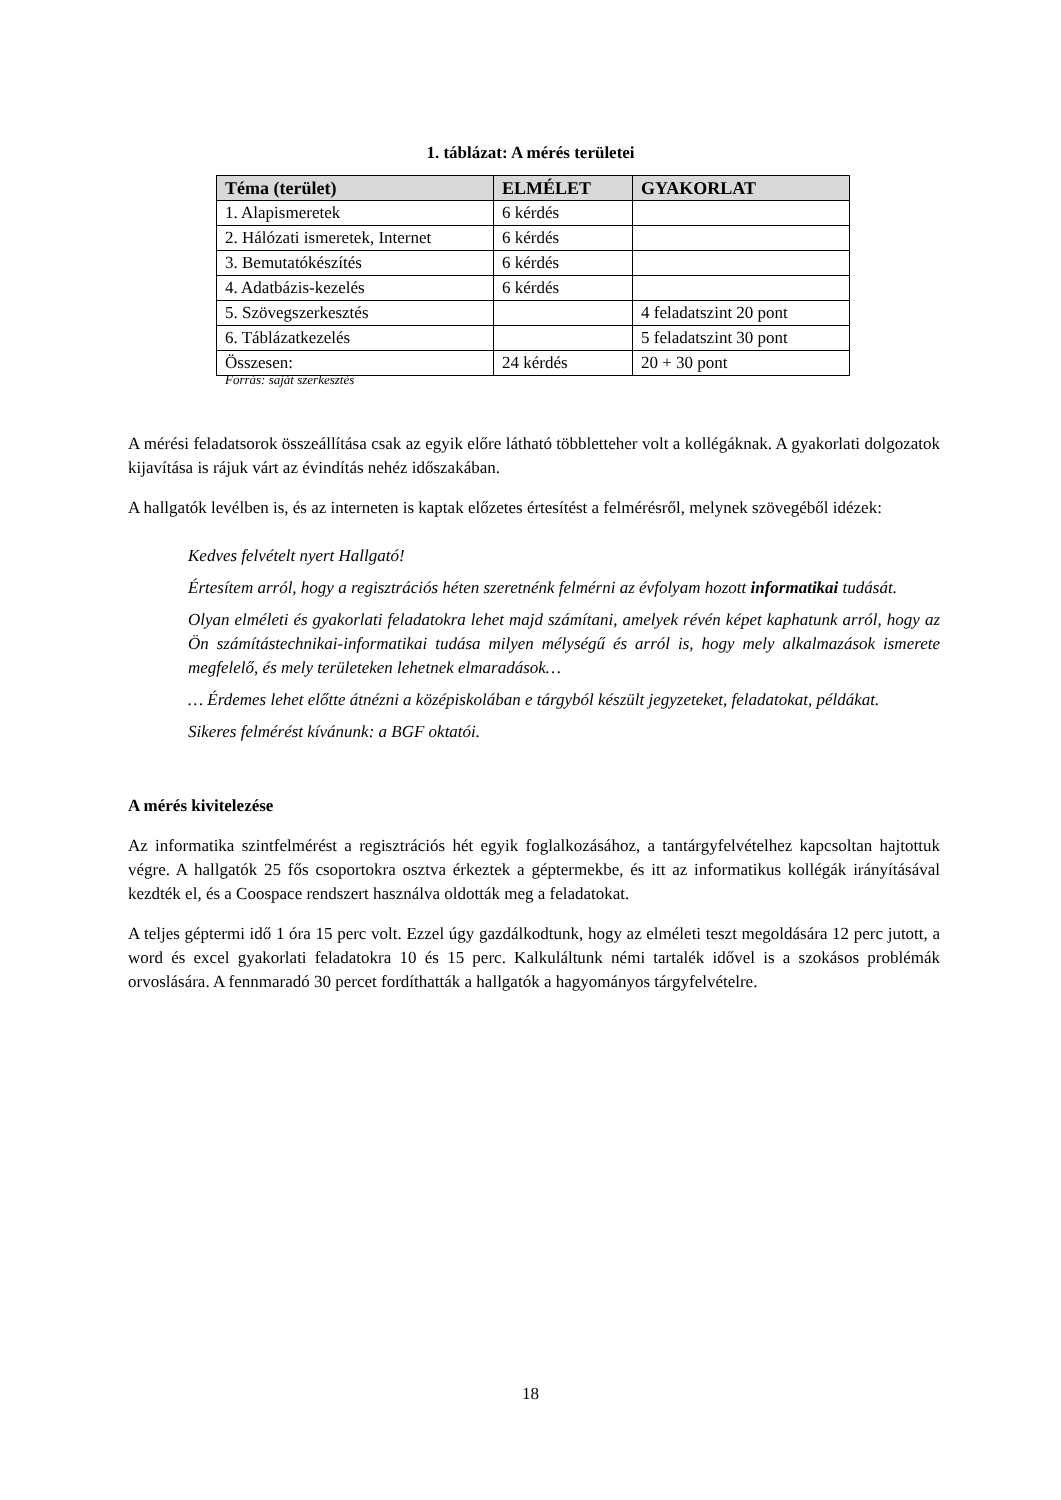1. táblázat: A mérés területei
| Téma (terület) | ELMÉLET | GYAKORLAT |
| --- | --- | --- |
| 1. Alapismeretek | 6 kérdés | |
| 2. Hálózati ismeretek, Internet | 6 kérdés | |
| 3. Bemutatókészítés | 6 kérdés | |
| 4. Adatbázis-kezelés | 6 kérdés | |
| 5. Szövegszerkesztés | | 4 feladatszint 20 pont |
| 6. Táblázatkezelés | | 5 feladatszint 30 pont |
| Összesen: | 24 kérdés | 20 + 30 pont |
Forrás: saját szerkesztés
A mérési feladatsorok összeállítása csak az egyik előre látható többletteher volt a kollégáknak. A gyakorlati dolgozatok kijavítása is rájuk várt az évindítás nehéz időszakában.
A hallgatók levélben is, és az interneten is kaptak előzetes értesítést a felmérésről, melynek szövegéből idézek:
Kedves felvételt nyert Hallgató!
Értesítem arról, hogy a regisztrációs héten szeretnénk felmérni az évfolyam hozott informatikai tudását.
Olyan elméleti és gyakorlati feladatokra lehet majd számítani, amelyek révén képet kaphatunk arról, hogy az Ön számítástechnikai-informatikai tudása milyen mélységű és arról is, hogy mely alkalmazások ismerete megfelelő, és mely területeken lehetnek elmaradások…
… Érdemes lehet előtte átnézni a középiskolában e tárgyból készült jegyzeteket, feladatokat, példákat.
Sikeres felmérést kívánunk: a BGF oktatói.
A mérés kivitelezése
Az informatika szintfelmérést a regisztrációs hét egyik foglalkozásához, a tantárgyfelvételhez kapcsoltan hajtottuk végre. A hallgatók 25 fős csoportokra osztva érkeztek a géptermekbe, és itt az informatikus kollégák irányításával kezdték el, és a Coospace rendszert használva oldották meg a feladatokat.
A teljes géptermi idő 1 óra 15 perc volt. Ezzel úgy gazdálkodtunk, hogy az elméleti teszt megoldására 12 perc jutott, a word és excel gyakorlati feladatokra 10 és 15 perc. Kalkuláltunk némi tartalék idővel is a szokásos problémák orvoslására. A fennmaradó 30 percet fordíthatták a hallgatók a hagyományos tárgyfelvételre.
18